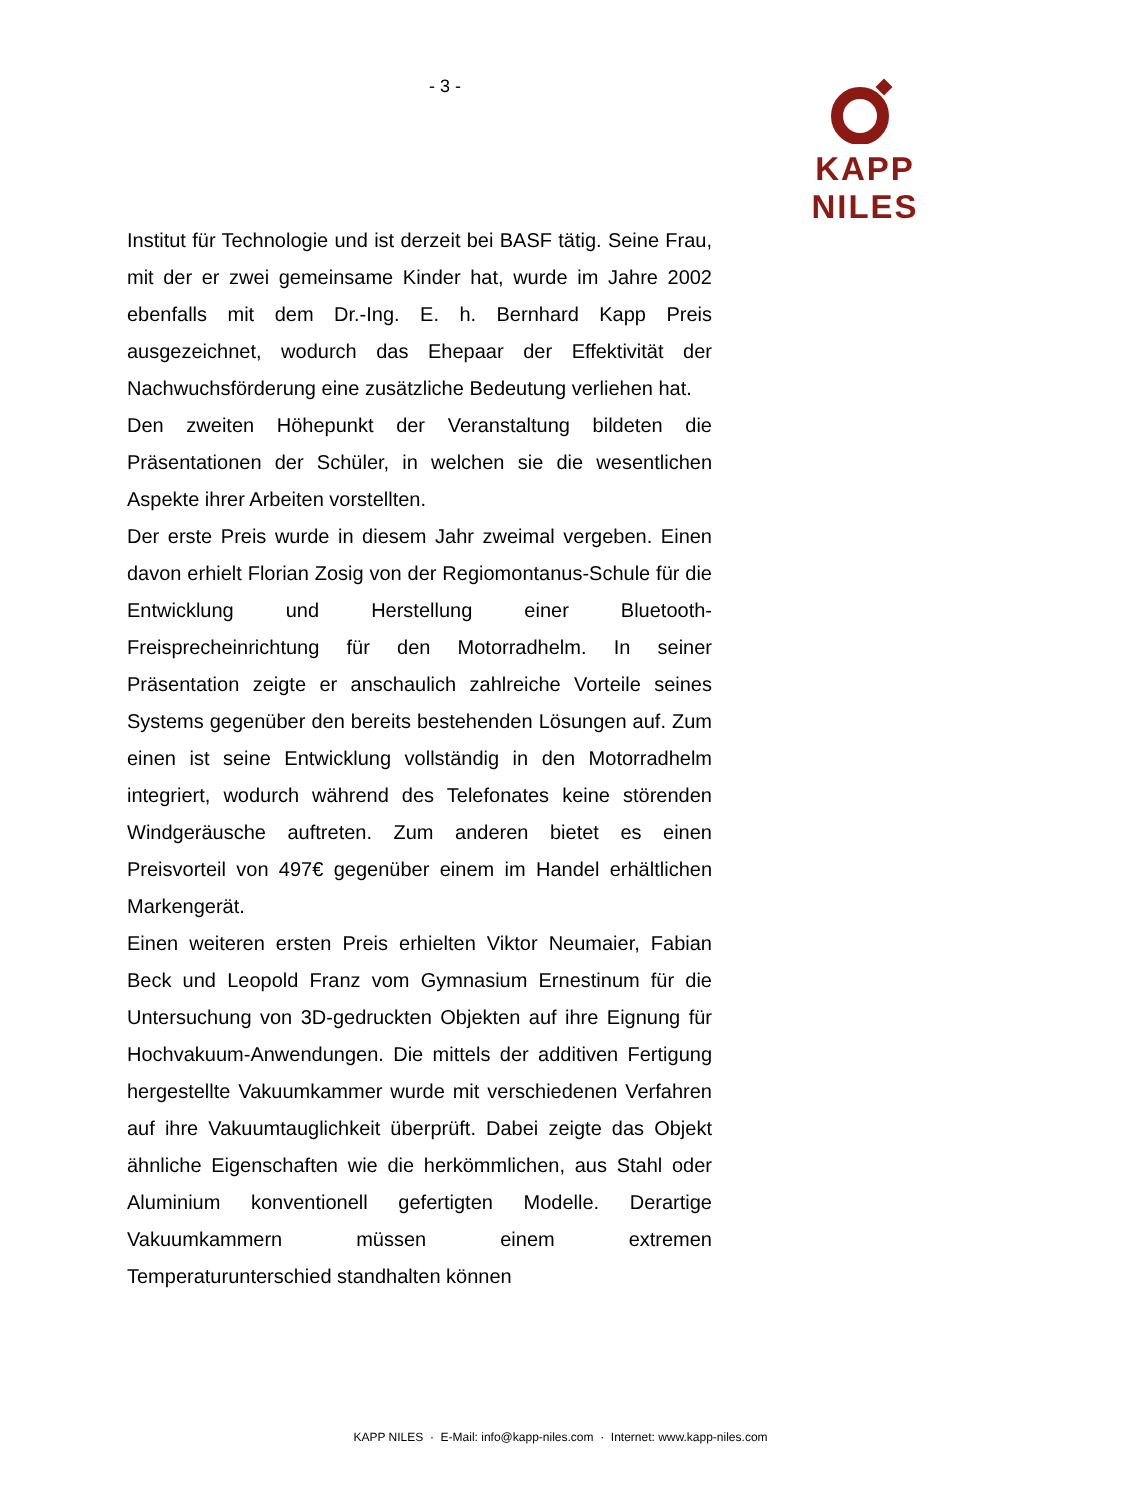- 3 - KAPP NILES
Institut für Technologie und ist derzeit bei BASF tätig. Seine Frau, mit der er zwei gemeinsame Kinder hat, wurde im Jahre 2002 ebenfalls mit dem Dr.-Ing. E. h. Bernhard Kapp Preis ausgezeichnet, wodurch das Ehepaar der Effektivität der Nachwuchsförderung eine zusätzliche Bedeutung verliehen hat.
Den zweiten Höhepunkt der Veranstaltung bildeten die Präsentationen der Schüler, in welchen sie die wesentlichen Aspekte ihrer Arbeiten vorstellten.
Der erste Preis wurde in diesem Jahr zweimal vergeben. Einen davon erhielt Florian Zosig von der Regiomontanus-Schule für die Entwicklung und Herstellung einer Bluetooth-Freisprecheinrichtung für den Motorradhelm. In seiner Präsentation zeigte er anschaulich zahlreiche Vorteile seines Systems gegenüber den bereits bestehenden Lösungen auf. Zum einen ist seine Entwicklung vollständig in den Motorradhelm integriert, wodurch während des Telefonates keine störenden Windgeräusche auftreten. Zum anderen bietet es einen Preisvorteil von 497€ gegenüber einem im Handel erhältlichen Markengerät.
Einen weiteren ersten Preis erhielten Viktor Neumaier, Fabian Beck und Leopold Franz vom Gymnasium Ernestinum für die Untersuchung von 3D-gedruckten Objekten auf ihre Eignung für Hochvakuum-Anwendungen. Die mittels der additiven Fertigung hergestellte Vakuumkammer wurde mit verschiedenen Verfahren auf ihre Vakuumtauglichkeit überprüft. Dabei zeigte das Objekt ähnliche Eigenschaften wie die herkömmlichen, aus Stahl oder Aluminium konventionell gefertigten Modelle. Derartige Vakuumkammern müssen einem extremen Temperaturunterschied standhalten können
KAPP NILES · E-Mail: info@kapp-niles.com · Internet: www.kapp-niles.com